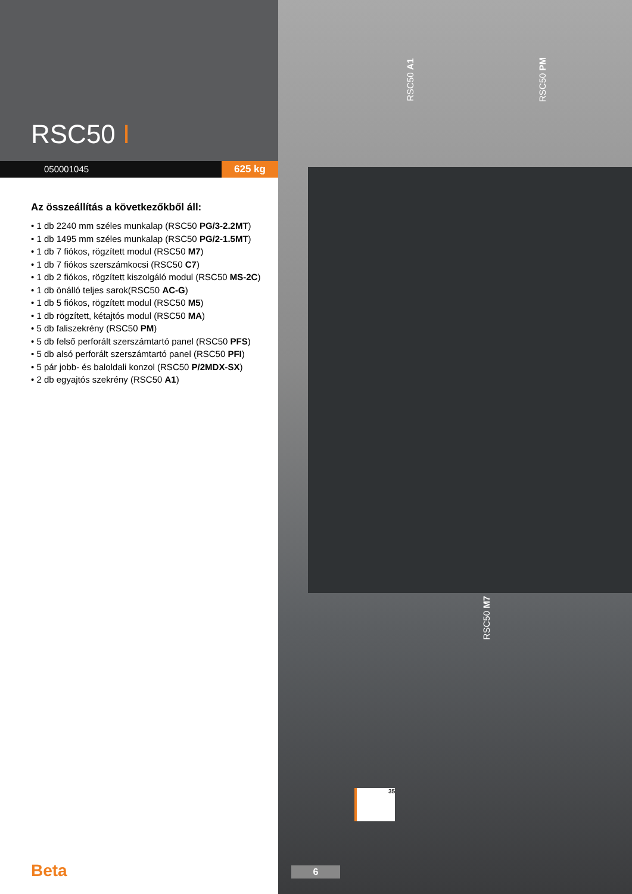RSC50 I
050001045 625 kg
Az összeállítás a következőkből áll:
• 1 db 2240 mm széles munkalap (RSC50 PG/3-2.2MT)
• 1 db 1495 mm széles munkalap (RSC50 PG/2-1.5MT)
• 1 db 7 fiókos, rögzített modul (RSC50 M7)
• 1 db 7 fiókos szerszámkocsi (RSC50 C7)
• 1 db 2 fiókos, rögzített kiszolgáló modul (RSC50 MS-2C)
• 1 db önálló teljes sarok(RSC50 AC-G)
• 1 db 5 fiókos, rögzített modul (RSC50 M5)
• 1 db rögzített, kétajtós modul (RSC50 MA)
• 5 db faliszekrény (RSC50 PM)
• 5 db felső perforált szerszámtartó panel (RSC50 PFS)
• 5 db alsó perforált szerszámtartó panel (RSC50 PFI)
• 5 pár jobb- és baloldali konzol (RSC50 P/2MDX-SX)
• 2 db egyajtós szekrény (RSC50 A1)
RSC50 A1
RSC50 PM
RSC50 M7
35
Beta 6